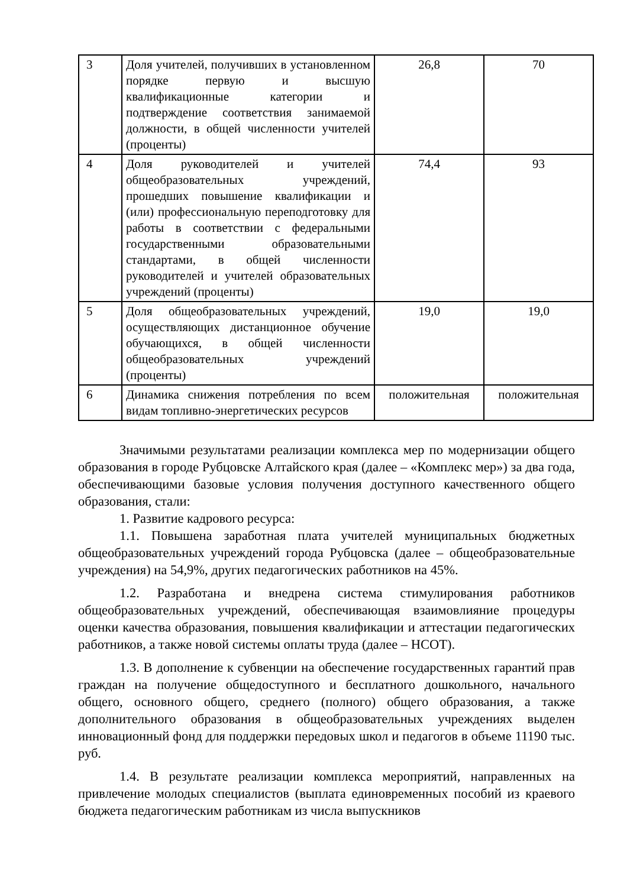| 3 | Доля учителей, получивших в установленном порядке первую и высшую квалификационные категории и подтверждение соответствия занимаемой должности, в общей численности учителей (проценты) | 26,8 | 70 |
| 4 | Доля руководителей и учителей общеобразовательных учреждений, прошедших повышение квалификации и (или) профессиональную переподготовку для работы в соответствии с федеральными государственными образовательными стандартами, в общей численности руководителей и учителей образовательных учреждений (проценты) | 74,4 | 93 |
| 5 | Доля общеобразовательных учреждений, осуществляющих дистанционное обучение обучающихся, в общей численности общеобразовательных учреждений (проценты) | 19,0 | 19,0 |
| 6 | Динамика снижения потребления по всем видам топливно-энергетических ресурсов | положительная | положительная |
Значимыми результатами реализации комплекса мер по модернизации общего образования в городе Рубцовске Алтайского края (далее – «Комплекс мер») за два года, обеспечивающими базовые условия получения доступного качественного общего образования, стали:
1. Развитие кадрового ресурса:
1.1. Повышена заработная плата учителей муниципальных бюджетных общеобразовательных учреждений города Рубцовска (далее – общеобразовательные учреждения) на 54,9%, других педагогических работников на 45%.
1.2. Разработана и внедрена система стимулирования работников общеобразовательных учреждений, обеспечивающая взаимовлияние процедуры оценки качества образования, повышения квалификации и аттестации педагогических работников, а также новой системы оплаты труда (далее – НСОТ).
1.3. В дополнение к субвенции на обеспечение государственных гарантий прав граждан на получение общедоступного и бесплатного дошкольного, начального общего, основного общего, среднего (полного) общего образования, а также дополнительного образования в общеобразовательных учреждениях выделен инновационный фонд для поддержки передовых школ и педагогов в объеме 11190 тыс. руб.
1.4. В результате реализации комплекса мероприятий, направленных на привлечение молодых специалистов (выплата единовременных пособий из краевого бюджета педагогическим работникам из числа выпускников